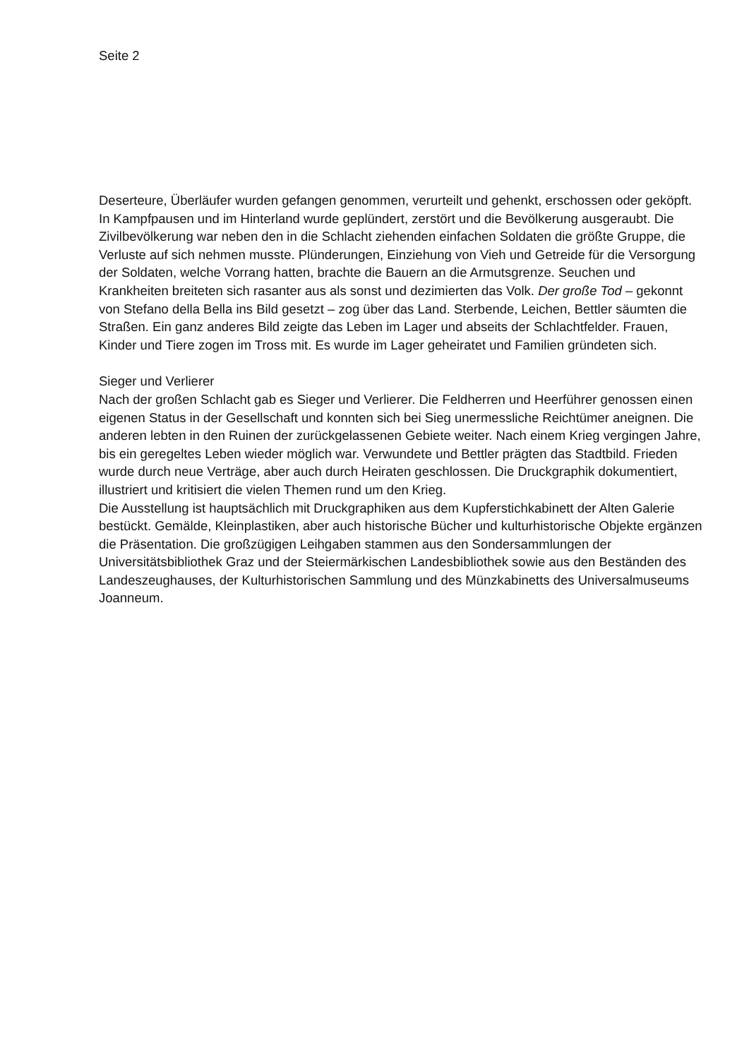Seite 2
Deserteure, Überläufer wurden gefangen genommen, verurteilt und gehenkt, erschossen oder geköpft. In Kampfpausen und im Hinterland wurde geplündert, zerstört und die Bevölkerung ausgeraubt. Die Zivilbevölkerung war neben den in die Schlacht ziehenden einfachen Soldaten die größte Gruppe, die Verluste auf sich nehmen musste. Plünderungen, Einziehung von Vieh und Getreide für die Versorgung der Soldaten, welche Vorrang hatten, brachte die Bauern an die Armutsgrenze. Seuchen und Krankheiten breiteten sich rasanter aus als sonst und dezimierten das Volk. Der große Tod – gekonnt von Stefano della Bella ins Bild gesetzt – zog über das Land. Sterbende, Leichen, Bettler säumten die Straßen. Ein ganz anderes Bild zeigte das Leben im Lager und abseits der Schlachtfelder. Frauen, Kinder und Tiere zogen im Tross mit. Es wurde im Lager geheiratet und Familien gründeten sich.
Sieger und Verlierer
Nach der großen Schlacht gab es Sieger und Verlierer. Die Feldherren und Heerführer genossen einen eigenen Status in der Gesellschaft und konnten sich bei Sieg unermessliche Reichtümer aneignen. Die anderen lebten in den Ruinen der zurückgelassenen Gebiete weiter. Nach einem Krieg vergingen Jahre, bis ein geregeltes Leben wieder möglich war. Verwundete und Bettler prägten das Stadtbild. Frieden wurde durch neue Verträge, aber auch durch Heiraten geschlossen. Die Druckgraphik dokumentiert, illustriert und kritisiert die vielen Themen rund um den Krieg.
Die Ausstellung ist hauptsächlich mit Druckgraphiken aus dem Kupferstichkabinett der Alten Galerie bestückt. Gemälde, Kleinplastiken, aber auch historische Bücher und kulturhistorische Objekte ergänzen die Präsentation. Die großzügigen Leihgaben stammen aus den Sondersammlungen der Universitätsbibliothek Graz und der Steiermärkischen Landesbibliothek sowie aus den Beständen des Landeszeughauses, der Kulturhistorischen Sammlung und des Münzkabinetts des Universalmuseums Joanneum.